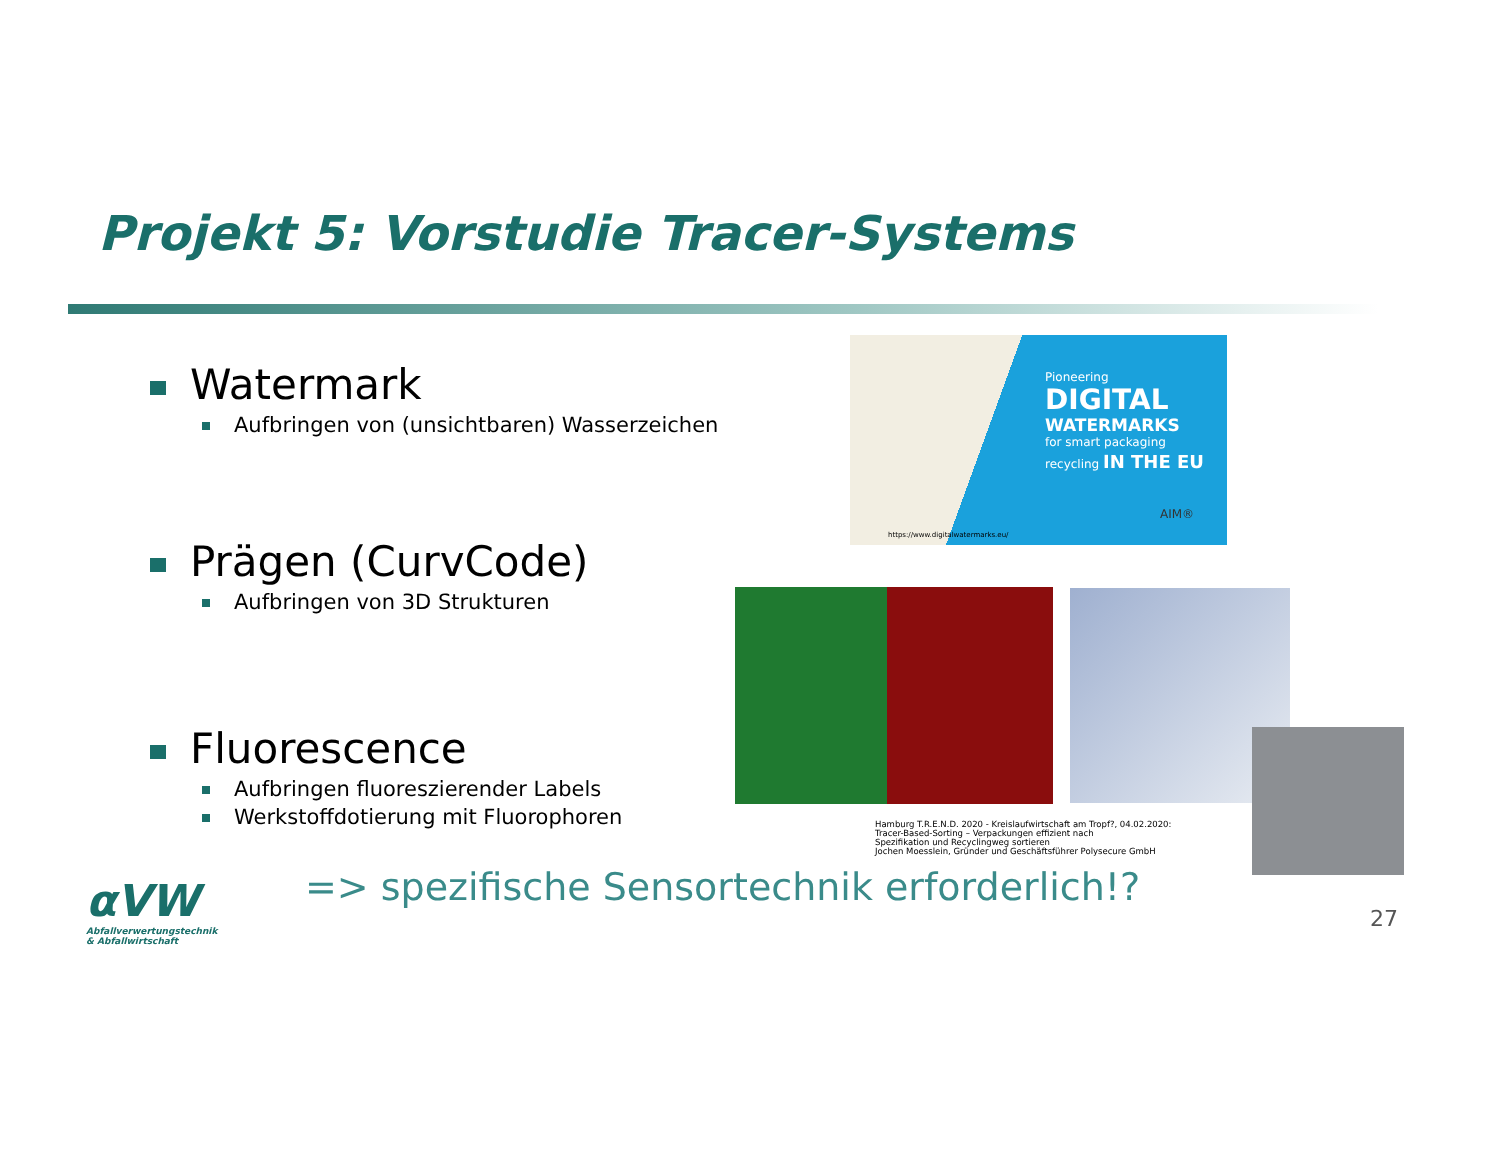Projekt 5: Vorstudie Tracer-Systems
Watermark
Aufbringen von (unsichtbaren) Wasserzeichen
Prägen (CurvCode)
Aufbringen von 3D Strukturen
Fluorescence
Aufbringen fluoreszierender Labels
Werkstoffdotierung mit Fluorophoren
Pioneering
DIGITAL
WATERMARKS
for smart packaging
recycling IN THE EU
AIM®
https://www.digitalwatermarks.eu/
Hamburg T.R.E.N.D. 2020 - Kreislaufwirtschaft am Tropf?, 04.02.2020:
Tracer-Based-Sorting – Verpackungen effizient nach
Spezifikation und Recyclingweg sortieren
Jochen Moesslein, Gründer und Geschäftsführer Polysecure GmbH
αVW
Abfallverwertungstechnik
& Abfallwirtschaft
=> spezifische Sensortechnik erforderlich!?
27